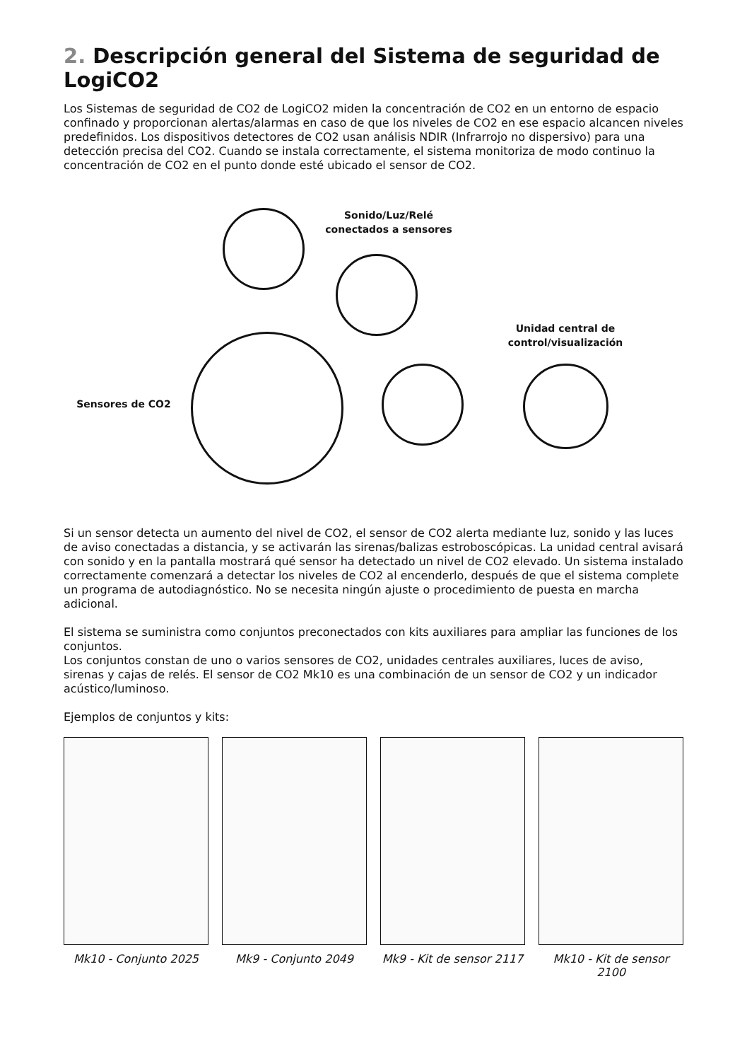2. Descripción general del Sistema de seguridad de LogiCO2
Los Sistemas de seguridad de CO2 de LogiCO2 miden la concentración de CO2 en un entorno de espacio confinado y proporcionan alertas/alarmas en caso de que los niveles de CO2 en ese espacio alcancen niveles predefinidos. Los dispositivos detectores de CO2 usan análisis NDIR (Infrarrojo no dispersivo) para una detección precisa del CO2. Cuando se instala correctamente, el sistema monitoriza de modo continuo la concentración de CO2 en el punto donde esté ubicado el sensor de CO2.
Sonido/Luz/Relé
conectados a sensores
Unidad central de
control/visualización
Sensores de CO2
Si un sensor detecta un aumento del nivel de CO2, el sensor de CO2 alerta mediante luz, sonido y las luces de aviso conectadas a distancia, y se activarán las sirenas/balizas estroboscópicas. La unidad central avisará con sonido y en la pantalla mostrará qué sensor ha detectado un nivel de CO2 elevado. Un sistema instalado correctamente comenzará a detectar los niveles de CO2 al encenderlo, después de que el sistema complete un programa de autodiagnóstico. No se necesita ningún ajuste o procedimiento de puesta en marcha adicional.
El sistema se suministra como conjuntos preconectados con kits auxiliares para ampliar las funciones de los conjuntos.
Los conjuntos constan de uno o varios sensores de CO2, unidades centrales auxiliares, luces de aviso, sirenas y cajas de relés. El sensor de CO2 Mk10 es una combinación de un sensor de CO2 y un indicador acústico/luminoso.
Ejemplos de conjuntos y kits:
Mk10 - Conjunto 2025 Mk9 - Conjunto 2049 Mk9 - Kit de sensor 2117
Mk10 - Kit de sensor 2100